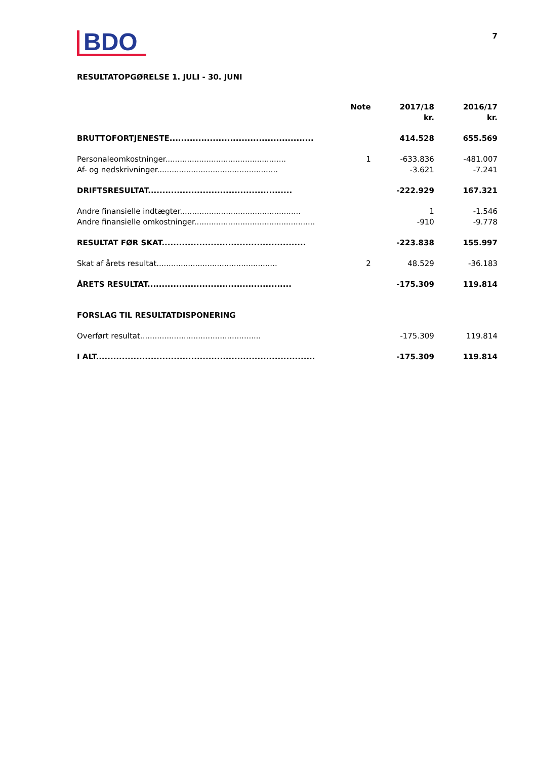BDO
7
RESULTATOPGØRELSE 1. JULI - 30. JUNI
| | Note | 2017/18 kr. | 2016/17 kr. |
| --- | --- | --- | --- |
| BRUTTOFORTJENESTE.................................................. | | 414.528 | 655.569 |
| Personaleomkostninger.................................................. | 1 | -633.836 | -481.007 |
| Af- og nedskrivninger.................................................. | | -3.621 | -7.241 |
| DRIFTSRESULTAT.................................................. | | -222.929 | 167.321 |
| Andre finansielle indtægter.................................................. | | 1 | -1.546 |
| Andre finansielle omkostninger.................................................. | | -910 | -9.778 |
| RESULTAT FØR SKAT.................................................. | | -223.838 | 155.997 |
| Skat af årets resultat.................................................. | 2 | 48.529 | -36.183 |
| ÅRETS RESULTAT.................................................. | | -175.309 | 119.814 |
| FORSLAG TIL RESULTATDISPONERING | | | |
| Overført resultat.................................................. | | -175.309 | 119.814 |
| I ALT............................................................................ | | -175.309 | 119.814 |